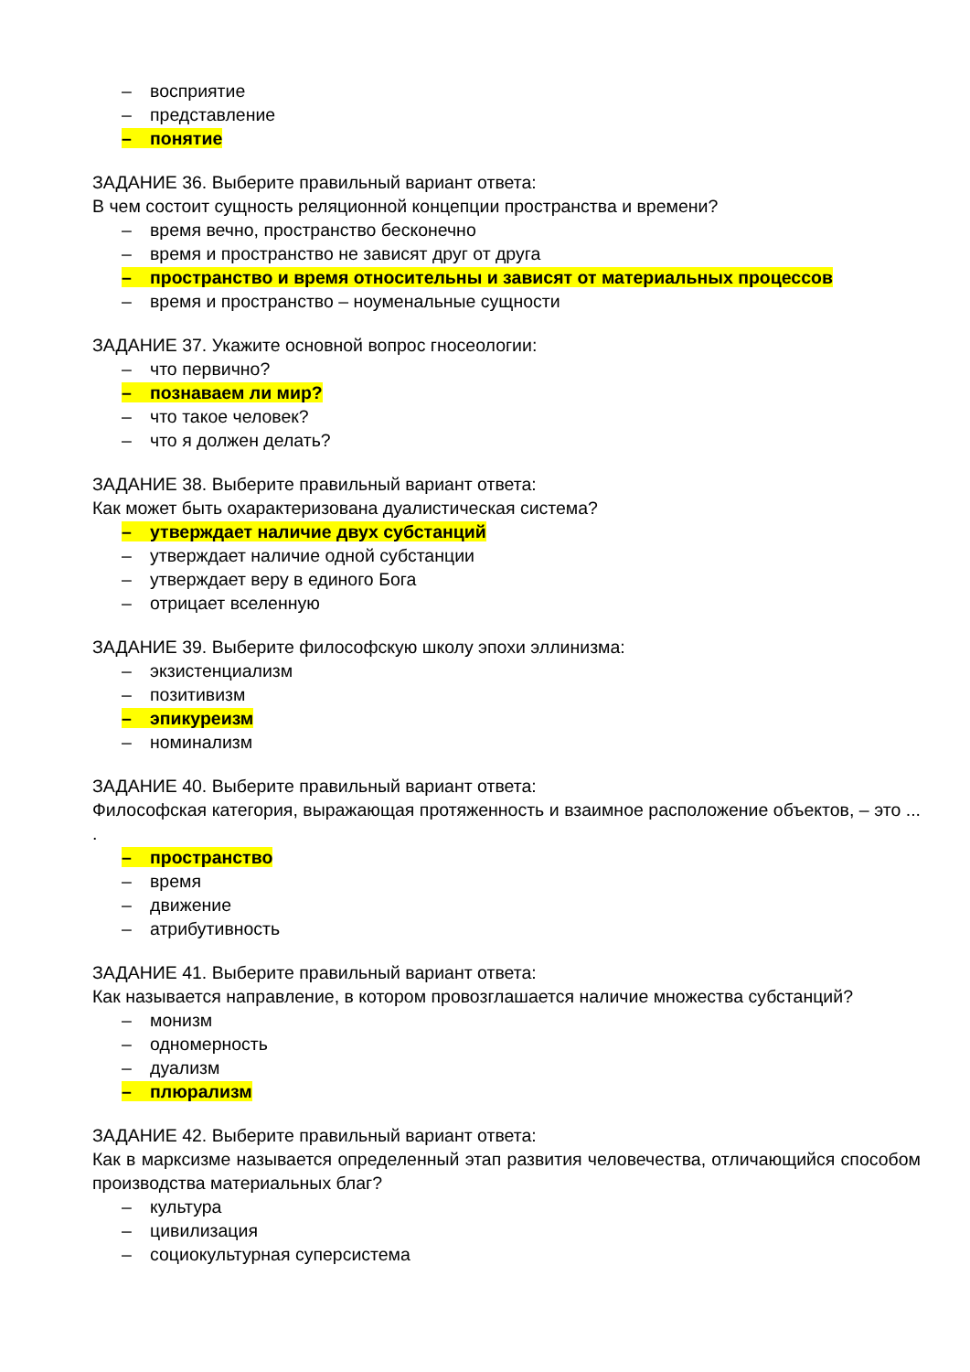– восприятие
– представление
– понятие
ЗАДАНИЕ 36. Выберите правильный вариант ответа:
В чем состоит сущность реляционной концепции пространства и времени?
– время вечно, пространство бесконечно
– время и пространство не зависят друг от друга
– пространство и время относительны и зависят от материальных процессов
– время и пространство – ноуменальные сущности
ЗАДАНИЕ 37. Укажите основной вопрос гносеологии:
– что первично?
– познаваем ли мир?
– что такое человек?
– что я должен делать?
ЗАДАНИЕ 38. Выберите правильный вариант ответа:
Как может быть охарактеризована дуалистическая система?
– утверждает наличие двух субстанций
– утверждает наличие одной субстанции
– утверждает веру в единого Бога
– отрицает вселенную
ЗАДАНИЕ 39. Выберите философскую школу эпохи эллинизма:
– экзистенциализм
– позитивизм
– эпикуреизм
– номинализм
ЗАДАНИЕ 40. Выберите правильный вариант ответа:
Философская категория, выражающая протяженность и взаимное расположение объектов, – это ... .
– пространство
– время
– движение
– атрибутивность
ЗАДАНИЕ 41. Выберите правильный вариант ответа:
Как называется направление, в котором провозглашается наличие множества субстанций?
– монизм
– одномерность
– дуализм
– плюрализм
ЗАДАНИЕ 42. Выберите правильный вариант ответа:
Как в марксизме называется определенный этап развития человечества, отличающийся способом производства материальных благ?
– культура
– цивилизация
– социокультурная суперсистема